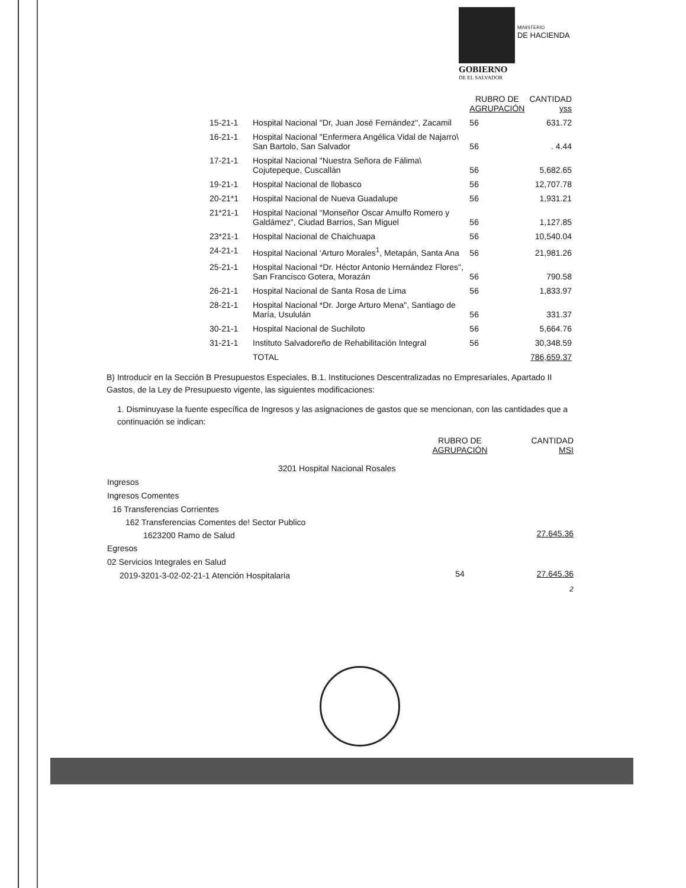MINISTERIO
DE HACIENDA
GOBIERNO
DE EL SALVADOR
| | | RUBRO DE AGRUPACIÓN | CANTIDAD yss |
| --- | --- | --- | --- |
| 15-21-1 | Hospital Nacional "Dr, Juan José Fernández", Zacamil | 56 | 631.72 |
| 16-21-1 | Hospital Nacional "Enfermera Angélica Vidal de Najarro\ San Bartolo, San Salvador | 56 | . 4.44 |
| 17-21-1 | Hospital Nacional "Nuestra Señora de Fálima\ Cojutepeque, Cuscallán | 56 | 5,682.65 |
| 19-21-1 | Hospital Nacional de llobasco | 56 | 12,707.78 |
| 20-21*1 | Hospital Nacional de Nueva Guadalupe | 56 | 1,931.21 |
| 21*21-1 | Hospital Nacional “Monseñor Oscar Amulfo Romero y Galdámez", Ciudad Barrios, San Miguel | 56 | 1,127.85 |
| 23*21-1 | Hospital Nacional de Chaichuapa | 56 | 10,540.04 |
| 24-21-1 | Hospital Nacional ‘Arturo Morales<sup>1</sup>, Metapán, Santa Ana | 56 | 21,981.26 |
| 25-21-1 | Hospital Nacional *Dr. Héctor Antonio Hernández Flores", San Francisco Gotera, Morazán | 56 | 790.58 |
| 26-21-1 | Hospital Nacional de Santa Rosa de Lima | 56 | 1,833.97 |
| 28-21-1 | Hospital Nacional *Dr. Jorge Arturo Mena", Santiago de María, Usululán | 56 | 331.37 |
| 30-21-1 | Hospital Nacional de Suchiloto | 56 | 5,664.76 |
| 31-21-1 | Instituto Salvadoreño de Rehabilitación Integral | 56 | 30,348.59 |
| | TOTAL | | 786,659.37 |
B) Introducir en la Sección B Presupuestos Especiales, B.1. Instituciones Descentralizadas no Empresariales, Apartado II Gastos, de la Ley de Presupuesto vigente, las siguientes modificaciones:
1. Disminuyase la fuente específica de Ingresos y las asignaciones de gastos que se mencionan, con las cantidades que a continuación se indican:
| | RUBRO DE AGRUPACIÓN | CANTIDAD MSI |
| 3201 Hospital Nacional Rosales | | |
| Ingresos | | |
| Ingresos Comentes | | |
| 16 Transferencias Corrientes | | |
| 162 Transferencias Comentes de! Sector Publico | | |
| 1623200 Ramo de Salud | | 27.645.36 |
| Egresos | | |
| 02 Servicios Integrales en Salud | | |
| 2019-3201-3-02-02-21-1 Atención Hospitalaria | 54 | 27.645.36 |
| | | 2 |